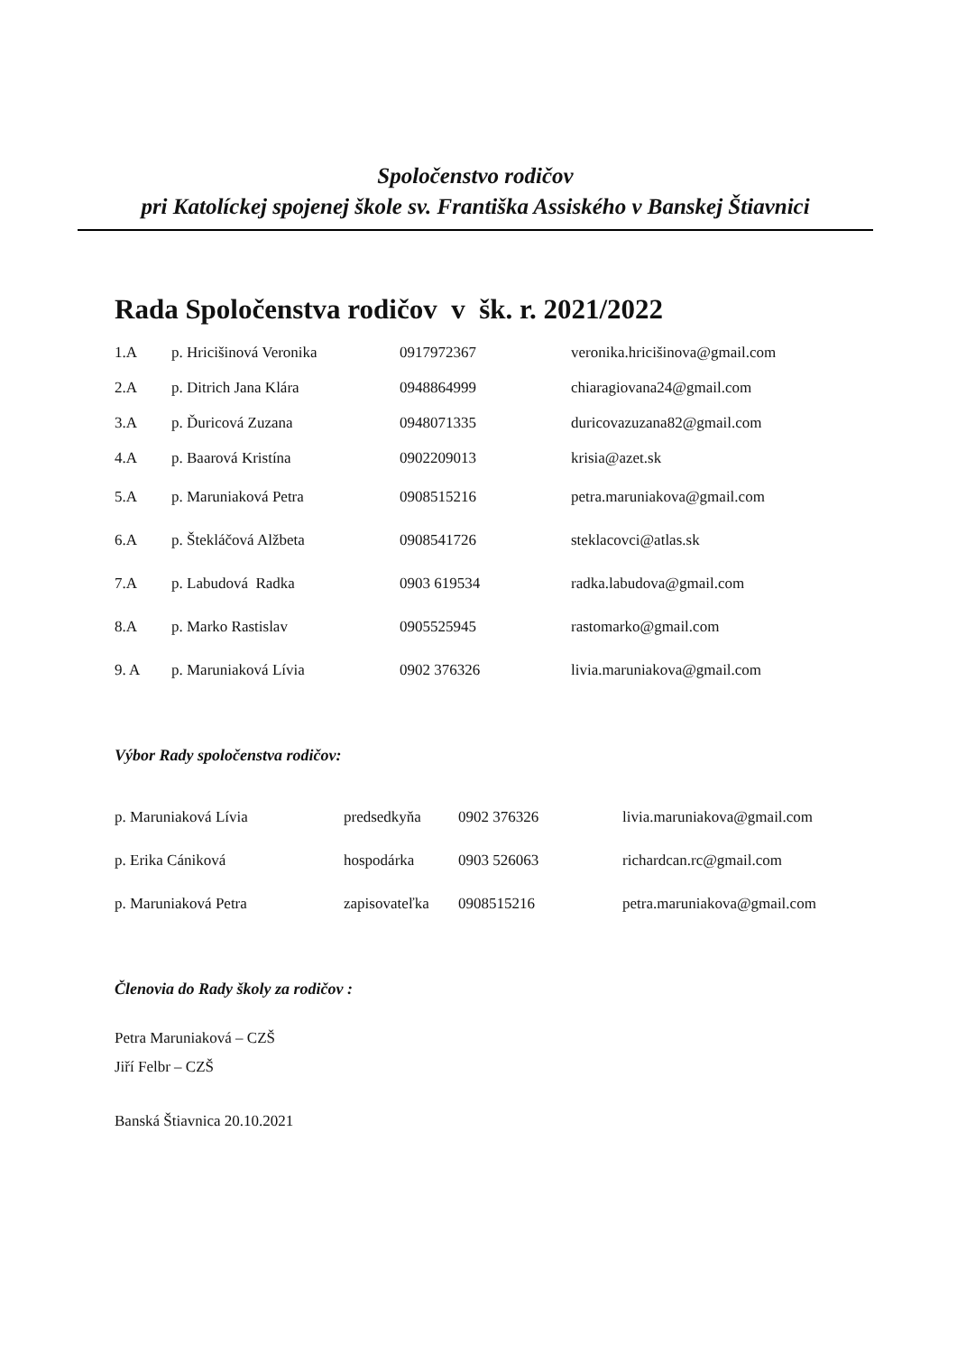Spoločenstvo rodičov
pri Katolíckej spojenej škole sv. Františka Assiského v Banskej Štiavnici
Rada Spoločenstva rodičov v šk. r. 2021/2022
| 1.A | p. Hricišinová Veronika | 0917972367 | veronika.hricišinova@gmail.com |
| 2.A | p. Ditrich Jana Klára | 0948864999 | chiaragiovana24@gmail.com |
| 3.A | p. Ďuricová Zuzana | 0948071335 | duricovazuzana82@gmail.com |
| 4.A | p. Baarová Kristína | 0902209013 | krisia@azet.sk |
| 5.A | p. Maruniaková Petra | 0908515216 | petra.maruniakova@gmail.com |
| 6.A | p. Štekláčová Alžbeta | 0908541726 | steklacovci@atlas.sk |
| 7.A | p. Labudová Radka | 0903 619534 | radka.labudova@gmail.com |
| 8.A | p. Marko Rastislav | 0905525945 | rastomarko@gmail.com |
| 9. A | p. Maruniaková Lívia | 0902 376326 | livia.maruniakova@gmail.com |
Výbor Rady spoločenstva rodičov:
| p. Maruniaková Lívia | predsedkyňa | 0902 376326 | livia.maruniakova@gmail.com |
| p. Erika Cániková | hospodárka | 0903 526063 | richardcan.rc@gmail.com |
| p. Maruniaková Petra | zapisovateľka | 0908515216 | petra.maruniakova@gmail.com |
Členovia do Rady školy za rodičov :
Petra Maruniaková – CZŠ
Jiří Felbr – CZŠ
Banská Štiavnica 20.10.2021